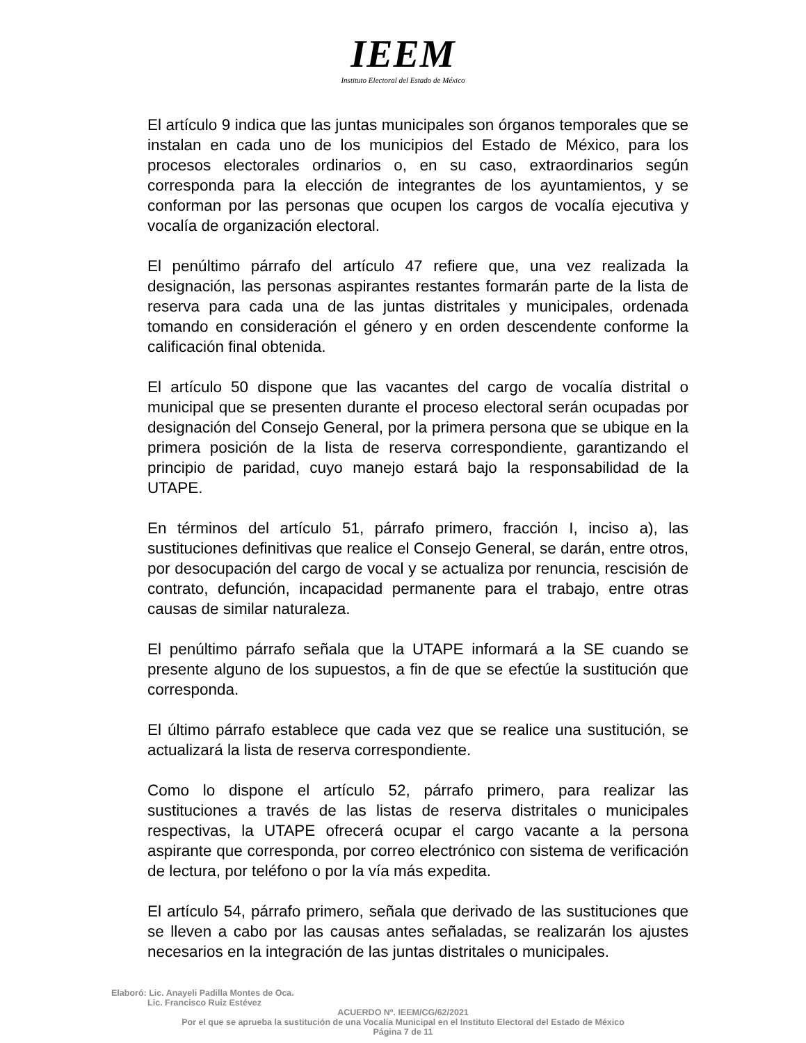IEEM
Instituto Electoral del Estado de México
El artículo 9 indica que las juntas municipales son órganos temporales que se instalan en cada uno de los municipios del Estado de México, para los procesos electorales ordinarios o, en su caso, extraordinarios según corresponda para la elección de integrantes de los ayuntamientos, y se conforman por las personas que ocupen los cargos de vocalía ejecutiva y vocalía de organización electoral.
El penúltimo párrafo del artículo 47 refiere que, una vez realizada la designación, las personas aspirantes restantes formarán parte de la lista de reserva para cada una de las juntas distritales y municipales, ordenada tomando en consideración el género y en orden descendente conforme la calificación final obtenida.
El artículo 50 dispone que las vacantes del cargo de vocalía distrital o municipal que se presenten durante el proceso electoral serán ocupadas por designación del Consejo General, por la primera persona que se ubique en la primera posición de la lista de reserva correspondiente, garantizando el principio de paridad, cuyo manejo estará bajo la responsabilidad de la UTAPE.
En términos del artículo 51, párrafo primero, fracción I, inciso a), las sustituciones definitivas que realice el Consejo General, se darán, entre otros, por desocupación del cargo de vocal y se actualiza por renuncia, rescisión de contrato, defunción, incapacidad permanente para el trabajo, entre otras causas de similar naturaleza.
El penúltimo párrafo señala que la UTAPE informará a la SE cuando se presente alguno de los supuestos, a fin de que se efectúe la sustitución que corresponda.
El último párrafo establece que cada vez que se realice una sustitución, se actualizará la lista de reserva correspondiente.
Como lo dispone el artículo 52, párrafo primero, para realizar las sustituciones a través de las listas de reserva distritales o municipales respectivas, la UTAPE ofrecerá ocupar el cargo vacante a la persona aspirante que corresponda, por correo electrónico con sistema de verificación de lectura, por teléfono o por la vía más expedita.
El artículo 54, párrafo primero, señala que derivado de las sustituciones que se lleven a cabo por las causas antes señaladas, se realizarán los ajustes necesarios en la integración de las juntas distritales o municipales.
Elaboró: Lic. Anayeli Padilla Montes de Oca.
Lic. Francisco Ruiz Estévez
ACUERDO Nº. IEEM/CG/62/2021
Por el que se aprueba la sustitución de una Vocalía Municipal en el Instituto Electoral del Estado de México
Página 7 de 11